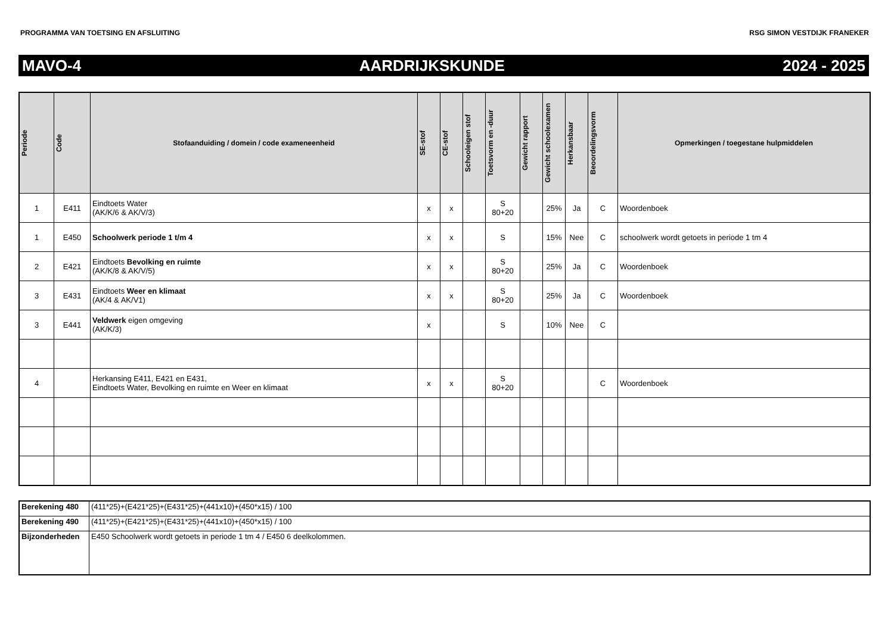PROGRAMMA VAN TOETSING EN AFSLUITING RSG SIMON VESTDIJK FRANEKER
MAVO-4 AARDRIJKSKUNDE 2024 - 2025
| Periode | Code | Stofaanduiding / domein / code exameneenheid | SE-stof | CE-stof | Schooleigen stof | Toetsvorm en -duur | Gewicht rapport | Gewicht schoolexamen | Herkansbaar | Beoordelingsvorm | Opmerkingen / toegestane hulpmiddelen |
| --- | --- | --- | --- | --- | --- | --- | --- | --- | --- | --- | --- |
| 1 | E411 | Eindtoets Water (AK/K/6 & AK/V/3) | x | x | | S 80+20 | | 25% | Ja | C | Woordenboek |
| 1 | E450 | Schoolwerk periode 1 t/m 4 | x | x | | S | | 15% | Nee | C | schoolwerk wordt getoets in periode 1 tm 4 |
| 2 | E421 | Eindtoets Bevolking en ruimte (AK/K/8 & AK/V/5) | x | x | | S 80+20 | | 25% | Ja | C | Woordenboek |
| 3 | E431 | Eindtoets Weer en klimaat (AK/4 & AK/V1) | x | x | | S 80+20 | | 25% | Ja | C | Woordenboek |
| 3 | E441 | Veldwerk eigen omgeving (AK/K/3) | x | | | S | | 10% | Nee | C | |
| 4 | | Herkansing E411, E421 en E431, Eindtoets Water, Bevolking en ruimte en Weer en klimaat | x | x | | S 80+20 | | | | C | Woordenboek |
| Berekening 480 | (411*25)+(E421*25)+(E431*25)+(441x10)+(450*x15) / 100 |
| Berekening 490 | (411*25)+(E421*25)+(E431*25)+(441x10)+(450*x15) / 100 |
| Bijzonderheden | E450 Schoolwerk wordt getoets in periode 1 tm 4 / E450 6 deelkolommen. |